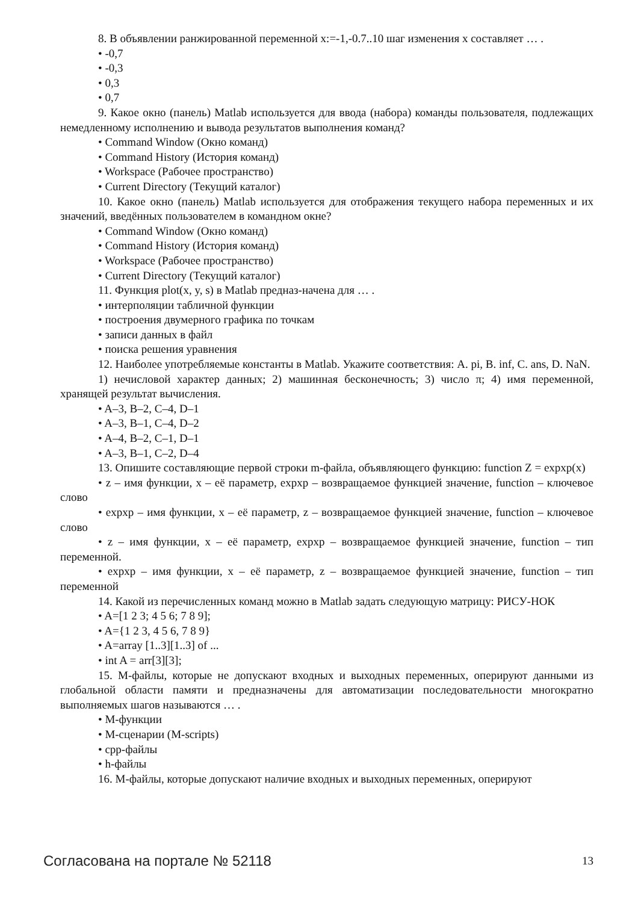8. В объявлении ранжированной переменной x:=-1,-0.7..10 шаг изменения x составляет … .
• -0,7
• -0,3
• 0,3
• 0,7
9. Какое окно (панель) Matlab используется для ввода (набора) команды пользователя, подлежащих немедленному исполнению и вывода результатов выполнения команд?
• Command Window (Окно команд)
• Command History (История команд)
• Workspace (Рабочее пространство)
• Current Directory (Текущий каталог)
10. Какое окно (панель) Matlab используется для отображения текущего набора переменных и их значений, введённых пользователем в командном окне?
• Command Window (Окно команд)
• Command History (История команд)
• Workspace (Рабочее пространство)
• Current Directory (Текущий каталог)
11. Функция plot(x, y, s) в Matlab предназ-начена для … .
• интерполяции табличной функции
• построения двумерного графика по точкам
• записи данных в файл
• поиска решения уравнения
12. Наиболее употребляемые константы в Matlab. Укажите соответствия: A. pi, B. inf, C. ans, D. NaN.
1) нечисловой характер данных; 2) машинная бесконечность; 3) число π; 4) имя переменной, хранящей результат вычисления.
• A–3, B–2, C–4, D–1
• A–3, B–1, C–4, D–2
• A–4, B–2, C–1, D–1
• A–3, B–1, C–2, D–4
13. Опишите составляющие первой строки m-файла, объявляющего функцию: function Z = expxp(x)
• z – имя функции, x – её параметр, expxp – возвращаемое функцией значение, function – ключевое слово
• expxp – имя функции, x – её параметр, z – возвращаемое функцией значение, function – ключевое слово
• z – имя функции, x – её параметр, expxp – возвращаемое функцией значение, function – тип переменной.
• expxp – имя функции, x – её параметр, z – возвращаемое функцией значение, function – тип переменной
14. Какой из перечисленных команд можно в Matlab задать следующую матрицу: РИСУ-НОК
• A=[1 2 3; 4 5 6; 7 8 9];
• A={1 2 3, 4 5 6, 7 8 9}
• A=array [1..3][1..3] of ...
• int A = arr[3][3];
15. М-файлы, которые не допускают входных и выходных переменных, оперируют данными из глобальной области памяти и предназначены для автоматизации последовательности многократно выполняемых шагов называются … .
• М-функции
• М-сценарии (M-scripts)
• cpp-файлы
• h-файлы
16. М-файлы, которые допускают наличие входных и выходных переменных, оперируют
Согласована на портале № 52118 13